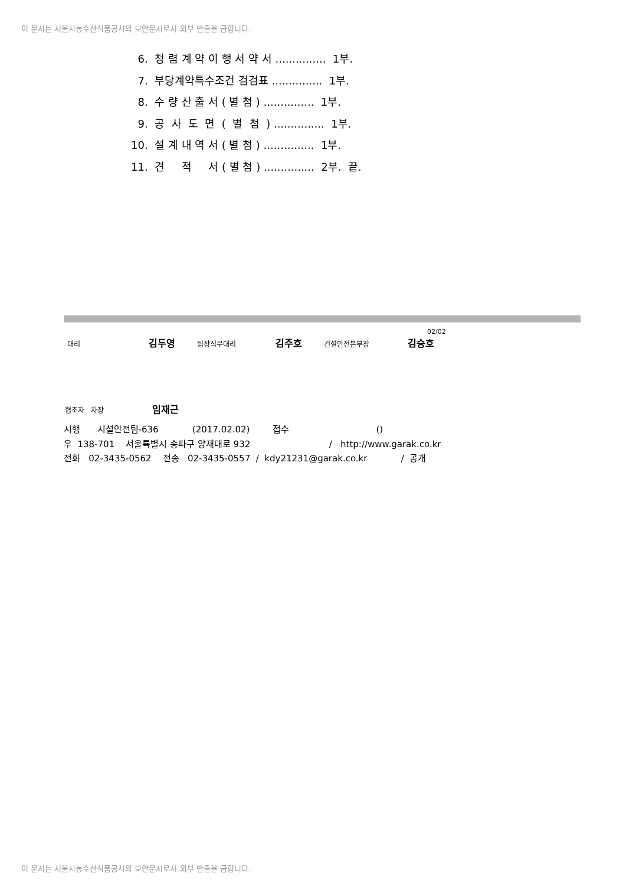이 문서는 서울시농수산식품공사의 보안문서로서 외부 반출을 금합니다.
6. 청 렴 계 약 이 행 서 약 서 ............... 1부.
7. 부당계약특수조건 검검표 ............... 1부.
8. 수 량 산 출 서 ( 별 첨 ) ............... 1부.
9. 공 사 도 면 ( 별 첨 ) ............... 1부.
10. 설 계 내 역 서 ( 별 첨 ) ............... 1부.
11. 견 적 서 ( 별 첨 ) ............... 2부. 끝.
02/02
대리 김두영 팀장직무대리 김주호 건설안전본부장 김승호
협조자 차장 임재근
시행 시설안전팀-636 (2017.02.02) 접수 () 우 138-701 서울특별시 송파구 양재대로 932 / http://www.garak.co.kr 전화 02-3435-0562 전송 02-3435-0557 / kdy21231@garak.co.kr / 공개
이 문서는 서울시농수산식품공사의 보안문서로서 외부 반출을 금합니다.